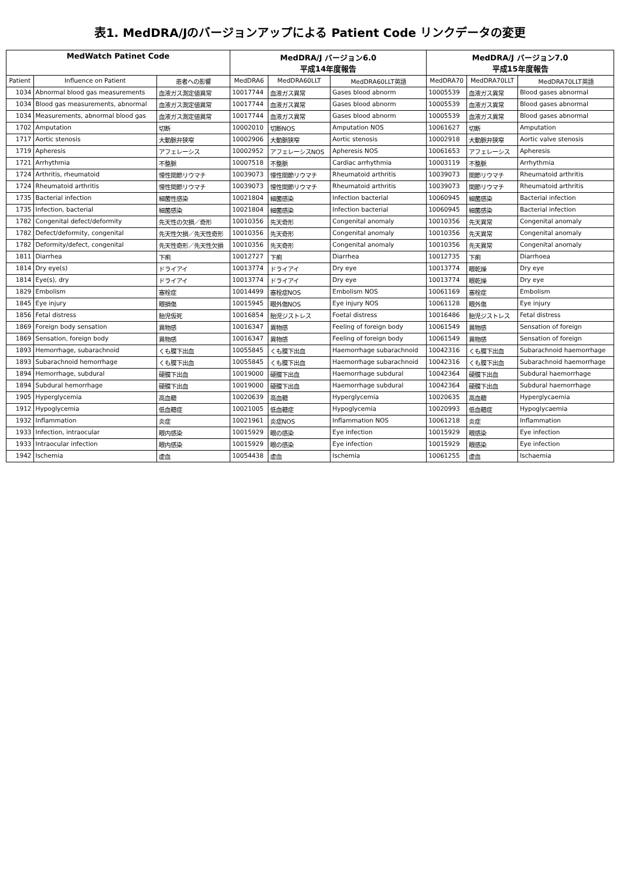表1. MedDRA/Jのバージョンアップによる Patient Code リンクデータの変更
| MedWatch Patinet Code | | | MedDRA/J バージョン6.0 平成14年度報告 | | | MedDRA/J バージョン7.0 平成15年度報告 | | |
| --- | --- | --- | --- | --- | --- | --- | --- | --- |
| Patient | Influence on Patient | 患者への影響 | MedDRA6 | MedDRA60LLT | MedDRA60LLT英語 | MedDRA70 | MedDRA70LLT | MedDRA70LLT英語 |
| 1034 | Abnormal blood gas measurements | 血液ガス測定値異常 | 10017744 | 血液ガス異常 | Gases blood abnorm | 10005539 | 血液ガス異常 | Blood gases abnormal |
| 1034 | Blood gas measurements, abnormal | 血液ガス測定値異常 | 10017744 | 血液ガス異常 | Gases blood abnorm | 10005539 | 血液ガス異常 | Blood gases abnormal |
| 1034 | Measurements, abnormal blood gas | 血液ガス測定値異常 | 10017744 | 血液ガス異常 | Gases blood abnorm | 10005539 | 血液ガス異常 | Blood gases abnormal |
| 1702 | Amputation | 切断 | 10002010 | 切断NOS | Amputation NOS | 10061627 | 切断 | Amputation |
| 1717 | Aortic stenosis | 大動脈弁狭窄 | 10002906 | 大動脈狭窄 | Aortic stenosis | 10002918 | 大動脈弁狭窄 | Aortic valve stenosis |
| 1719 | Apheresis | アフェレーシス | 10002952 | アフェレーシスNOS | Apheresis NOS | 10061653 | アフェレーシス | Apheresis |
| 1721 | Arrhythmia | 不整脈 | 10007518 | 不整脈 | Cardiac arrhythmia | 10003119 | 不整脈 | Arrhythmia |
| 1724 | Arthritis, rheumatoid | 慢性関節リウマチ | 10039073 | 慢性関節リウマチ | Rheumatoid arthritis | 10039073 | 関節リウマチ | Rheumatoid arthritis |
| 1724 | Rheumatoid arthritis | 慢性関節リウマチ | 10039073 | 慢性関節リウマチ | Rheumatoid arthritis | 10039073 | 関節リウマチ | Rheumatoid arthritis |
| 1735 | Bacterial infection | 細菌性感染 | 10021804 | 細菌感染 | Infection bacterial | 10060945 | 細菌感染 | Bacterial infection |
| 1735 | Infection, bacterial | 細菌感染 | 10021804 | 細菌感染 | Infection bacterial | 10060945 | 細菌感染 | Bacterial infection |
| 1782 | Congenital defect/deformity | 先天性の欠損／奇形 | 10010356 | 先天奇形 | Congenital anomaly | 10010356 | 先天異常 | Congenital anomaly |
| 1782 | Defect/deformity, congenital | 先天性欠損／先天性奇形 | 10010356 | 先天奇形 | Congenital anomaly | 10010356 | 先天異常 | Congenital anomaly |
| 1782 | Deformity/defect, congenital | 先天性奇形／先天性欠損 | 10010356 | 先天奇形 | Congenital anomaly | 10010356 | 先天異常 | Congenital anomaly |
| 1811 | Diarrhea | 下痢 | 10012727 | 下痢 | Diarrhea | 10012735 | 下痢 | Diarrhoea |
| 1814 | Dry eye(s) | ドライアイ | 10013774 | ドライアイ | Dry eye | 10013774 | 眼乾燥 | Dry eye |
| 1814 | Eye(s), dry | ドライアイ | 10013774 | ドライアイ | Dry eye | 10013774 | 眼乾燥 | Dry eye |
| 1829 | Embolism | 塞栓症 | 10014499 | 塞栓症NOS | Embolism NOS | 10061169 | 塞栓症 | Embolism |
| 1845 | Eye injury | 眼損傷 | 10015945 | 眼外傷NOS | Eye injury NOS | 10061128 | 眼外傷 | Eye injury |
| 1856 | Fetal distress | 胎児仮死 | 10016854 | 胎児ジストレス | Foetal distress | 10016486 | 胎児ジストレス | Fetal distress |
| 1869 | Foreign body sensation | 異物感 | 10016347 | 異物感 | Feeling of foreign body | 10061549 | 異物感 | Sensation of foreign |
| 1869 | Sensation, foreign body | 異物感 | 10016347 | 異物感 | Feeling of foreign body | 10061549 | 異物感 | Sensation of foreign |
| 1893 | Hemorrhage, subarachnoid | くも膜下出血 | 10055845 | くも膜下出血 | Haemorrhage subarachnoid | 10042316 | くも膜下出血 | Subarachnoid haemorrhage |
| 1893 | Subarachnoid hemorrhage | くも膜下出血 | 10055845 | くも膜下出血 | Haemorrhage subarachnoid | 10042316 | くも膜下出血 | Subarachnoid haemorrhage |
| 1894 | Hemorrhage, subdural | 硬膜下出血 | 10019000 | 硬膜下出血 | Haemorrhage subdural | 10042364 | 硬膜下出血 | Subdural haemorrhage |
| 1894 | Subdural hemorrhage | 硬膜下出血 | 10019000 | 硬膜下出血 | Haemorrhage subdural | 10042364 | 硬膜下出血 | Subdural haemorrhage |
| 1905 | Hyperglycemia | 高血糖 | 10020639 | 高血糖 | Hyperglycemia | 10020635 | 高血糖 | Hyperglycaemia |
| 1912 | Hypoglycemia | 低血糖症 | 10021005 | 低血糖症 | Hypoglycemia | 10020993 | 低血糖症 | Hypoglycaemia |
| 1932 | Inflammation | 炎症 | 10021961 | 炎症NOS | Inflammation NOS | 10061218 | 炎症 | Inflammation |
| 1933 | Infection, intraocular | 眼内感染 | 10015929 | 眼の感染 | Eye infection | 10015929 | 眼感染 | Eye infection |
| 1933 | Intraocular infection | 眼内感染 | 10015929 | 眼の感染 | Eye infection | 10015929 | 眼感染 | Eye infection |
| 1942 | Ischemia | 虚血 | 10054438 | 虚血 | Ischemia | 10061255 | 虚血 | Ischaemia |